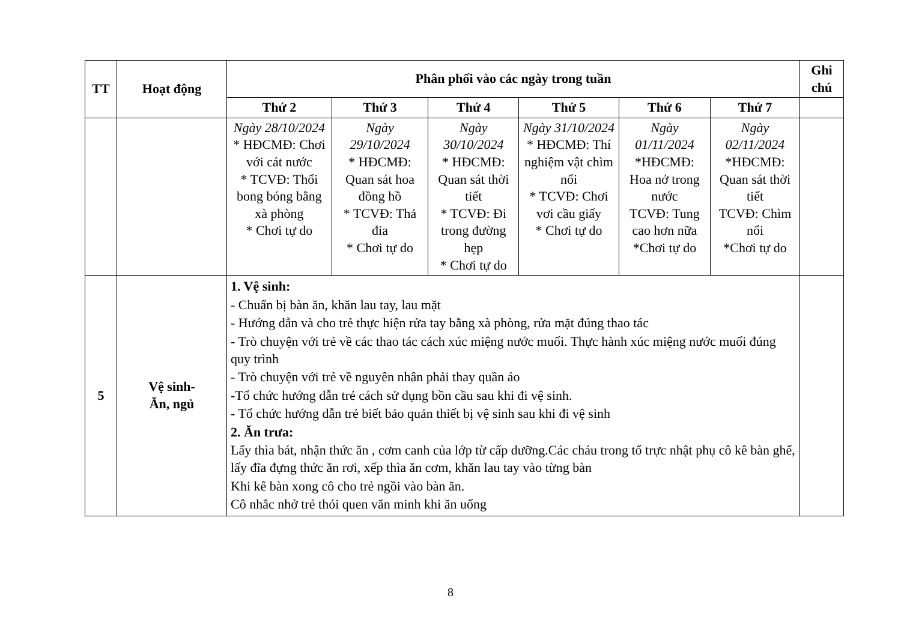| TT | Hoạt động | Phân phối vào các ngày trong tuần | | | | | | Ghi chú |
| --- | --- | --- | --- | --- | --- | --- | --- | --- |
| | | Thứ 2 | Thứ 3 | Thứ 4 | Thứ 5 | Thứ 6 | Thứ 7 | |
| | | Ngày 28/10/2024 * HĐCMĐ: Chơi với cát nước * TCVĐ: Thổi bong bóng bằng xà phòng * Chơi tự do | Ngày 29/10/2024 * HĐCMĐ: Quan sát hoa đồng hồ * TCVĐ: Thả đỉa * Chơi tự do | Ngày 30/10/2024 * HĐCMĐ: Quan sát thời tiết * TCVĐ: Đi trong đường hẹp * Chơi tự do | Ngày 31/10/2024 * HĐCMĐ: Thí nghiệm vật chìm nổi * TCVĐ: Chơi vơi cầu giấy * Chơi tự do | Ngày 01/11/2024 *HĐCMĐ: Hoa nở trong nước TCVĐ: Tung cao hơn nữa *Chơi tự do | Ngày 02/11/2024 *HĐCMĐ: Quan sát thời tiết TCVĐ: Chìm nổi *Chơi tự do | |
| 5 | Vệ sinh- Ăn, ngủ | 1. Vệ sinh: - Chuẩn bị bàn ăn, khăn lau tay, lau mặt - Hướng dẫn và cho trẻ thực hiện rửa tay bằng xà phòng, rửa mặt đúng thao tác - Trò chuyện với trẻ về các thao tác cách xúc miệng nước muối. Thực hành xúc miệng nước muối đúng quy trình - Trò chuyện với trẻ về nguyên nhân phải thay quần áo -Tổ chức hướng dẫn trẻ cách sử dụng bồn cầu sau khi đi vệ sinh. - Tổ chức hướng dẫn trẻ biết bảo quản thiết bị vệ sinh sau khi đi vệ sinh 2. Ăn trưa: Lấy thìa bát, nhận thức ăn , cơm canh của lớp từ cấp dưỡng.Các cháu trong tổ trực nhật phụ cô kê bàn ghế, lấy đĩa đựng thức ăn rơi, xếp thìa ăn cơm, khăn lau tay vào từng bàn Khi kê bàn xong cô cho trẻ ngồi vào bàn ăn. Cô nhắc nhở trẻ thói quen văn minh khi ăn uống | | | | | | |
8